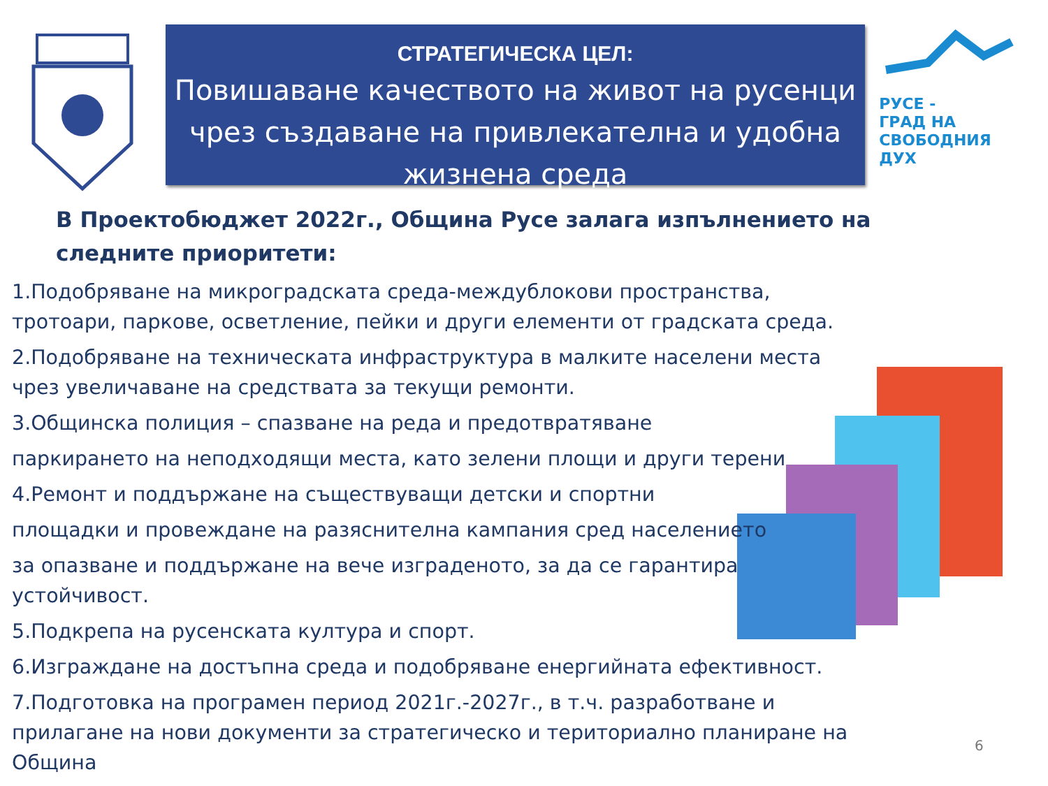СТРАТЕГИЧЕСКА ЦЕЛ:
Повишаване качеството на живот на русенци чрез създаване на привлекателна и удобна жизнена среда
РУСЕ -
ГРАД НА
СВОБОДНИЯ
ДУХ
В Проектобюджет 2022г., Община Русе залага изпълнението на следните приоритети:
1.Подобряване на микроградската среда-междублокови пространства, тротоари, паркове, осветление, пейки и други елементи от градската среда.
2.Подобряване на техническата инфраструктура в малките населени места чрез увеличаване на средствата за текущи ремонти.
3.Общинска полиция – спазване на реда и предотвратяване
паркирането на неподходящи места, като зелени площи и други терени
4.Ремонт и поддържане на съществуващи детски и спортни
площадки и провеждане на разяснителна кампания сред населението
за опазване и поддържане на вече изграденото, за да се гарантира устойчивост.
5.Подкрепа на русенската култура и спорт.
6.Изграждане на достъпна среда и подобряване енергийната ефективност.
7.Подготовка на програмен период 2021г.-2027г., в т.ч. разработване и прилагане на нови документи за стратегическо и териториално планиране на Община
6